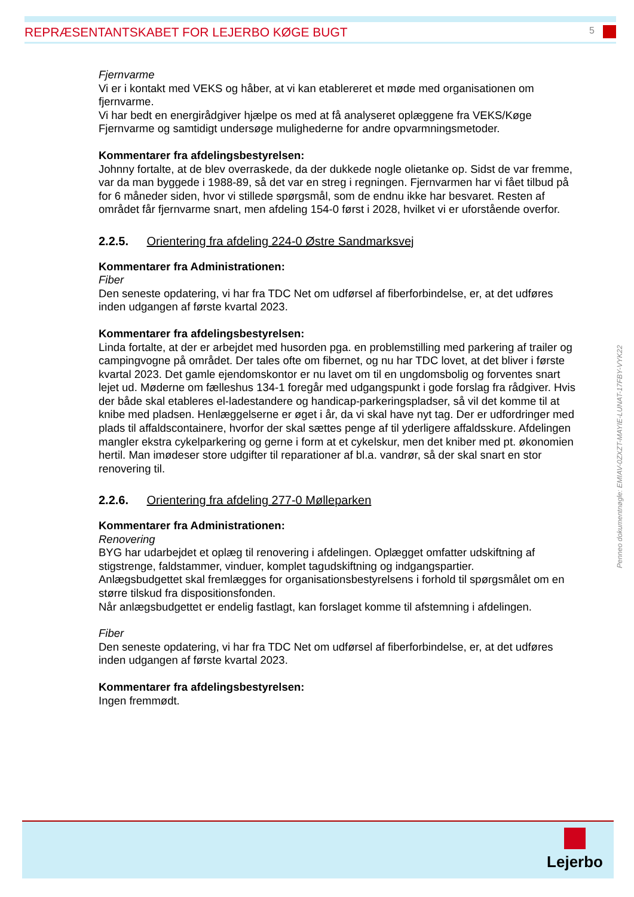REPRÆSENTANTSKABET FOR LEJERBO KØGE BUGT 5
Fjernvarme
Vi er i kontakt med VEKS og håber, at vi kan etablereret et møde med organisationen om fjernvarme.
Vi har bedt en energirådgiver hjælpe os med at få analyseret oplæggene fra VEKS/Køge Fjernvarme og samtidigt undersøge mulighederne for andre opvarmningsmetoder.
Kommentarer fra afdelingsbestyrelsen:
Johnny fortalte, at de blev overraskede, da der dukkede nogle olietanke op. Sidst de var fremme, var da man byggede i 1988-89, så det var en streg i regningen. Fjernvarmen har vi fået tilbud på for 6 måneder siden, hvor vi stillede spørgsmål, som de endnu ikke har besvaret. Resten af området får fjernvarme snart, men afdeling 154-0 først i 2028, hvilket vi er uforstående overfor.
2.2.5. Orientering fra afdeling 224-0 Østre Sandmarksvej
Kommentarer fra Administrationen:
Fiber
Den seneste opdatering, vi har fra TDC Net om udførsel af fiberforbindelse, er, at det udføres inden udgangen af første kvartal 2023.
Kommentarer fra afdelingsbestyrelsen:
Linda fortalte, at der er arbejdet med husorden pga. en problemstilling med parkering af trailer og campingvogne på området. Der tales ofte om fibernet, og nu har TDC lovet, at det bliver i første kvartal 2023. Det gamle ejendomskontor er nu lavet om til en ungdomsbolig og forventes snart lejet ud. Møderne om fælleshus 134-1 foregår med udgangspunkt i gode forslag fra rådgiver. Hvis der både skal etableres el-ladestandere og handicap-parkeringspladser, så vil det komme til at knibe med pladsen. Henlæggelserne er øget i år, da vi skal have nyt tag. Der er udfordringer med plads til affaldscontainere, hvorfor der skal sættes penge af til yderligere affaldsskure. Afdelingen mangler ekstra cykelparkering og gerne i form at et cykelskur, men det kniber med pt. økonomien hertil. Man imødeser store udgifter til reparationer af bl.a. vandrør, så der skal snart en stor renovering til.
2.2.6. Orientering fra afdeling 277-0 Mølleparken
Kommentarer fra Administrationen:
Renovering
BYG har udarbejdet et oplæg til renovering i afdelingen. Oplægget omfatter udskiftning af stigstrenge, faldstammer, vinduer, komplet tagudskiftning og indgangspartier.
Anlægsbudgettet skal fremlægges for organisationsbestyrelsens i forhold til spørgsmålet om en større tilskud fra dispositionsfonden.
Når anlægsbudgettet er endelig fastlagt, kan forslaget komme til afstemning i afdelingen.
Fiber
Den seneste opdatering, vi har fra TDC Net om udførsel af fiberforbindelse, er, at det udføres inden udgangen af første kvartal 2023.
Kommentarer fra afdelingsbestyrelsen:
Ingen fremmødt.
Penneo dokumentnøgle: EMIAV-0ZXZT-MAYIE-LUNAT-17FBY-VYK22
Lejerbo